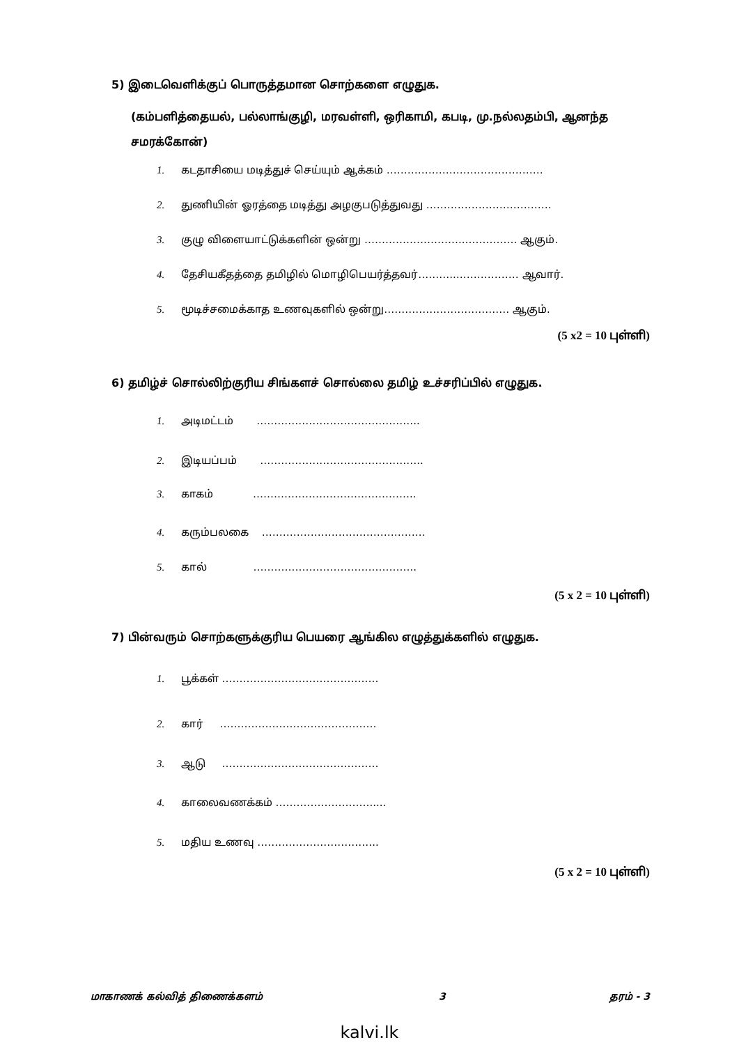5) இடைவெளிக்குப் பொருத்தமான சொற்களை எழுதுக.
(கம்பளித்தையல், பல்லாங்குழி, மரவள்ளி, ஒரிகாமி, கபடி, மு.நல்லதம்பி, ஆனந்த சமரக்கோன்)
1. கடதாசியை மடித்துச் செய்யும் ஆக்கம் ………………………………………
2. துணியின் ஓரத்தை மடித்து அழகுபடுத்துவது ………………………………
3. குழு விளையாட்டுக்களின் ஒன்று ………………………..…………… ஆகும்.
4. தேசியகீதத்தை தமிழில் மொழிபெயர்த்தவர்………..……………… ஆவார்.
5. மூடிச்சமைக்காத உணவுகளில் ஒன்று……………………………… ஆகும்.
(5 x2 = 10 புள்ளி)
6) தமிழ்ச் சொல்லிற்குரிய சிங்களச் சொல்லை தமிழ் உச்சரிப்பில் எழுதுக.
1. அடிமட்டம் ………………………………………..
2. இடியப்பம் ………………………………………..
3. காகம் ………………………………………..
4. கரும்பலகை ………………………………………..
5. கால் ………………………………………..
(5 x 2 = 10 புள்ளி)
7) பின்வரும் சொற்களுக்குரிய பெயரை ஆங்கில எழுத்துக்களில் எழுதுக.
1. பூக்கள் ………………………………………
2. கார் ………………………………………
3. ஆடு ………………………………………
4. காலைவணக்கம் ……………………….....
5. மதிய உணவு ……………………………..
(5 x 2 = 10 புள்ளி)
மாகாணக் கல்வித் திணைக்களம் 3 தரம் - 3
kalvi.lk